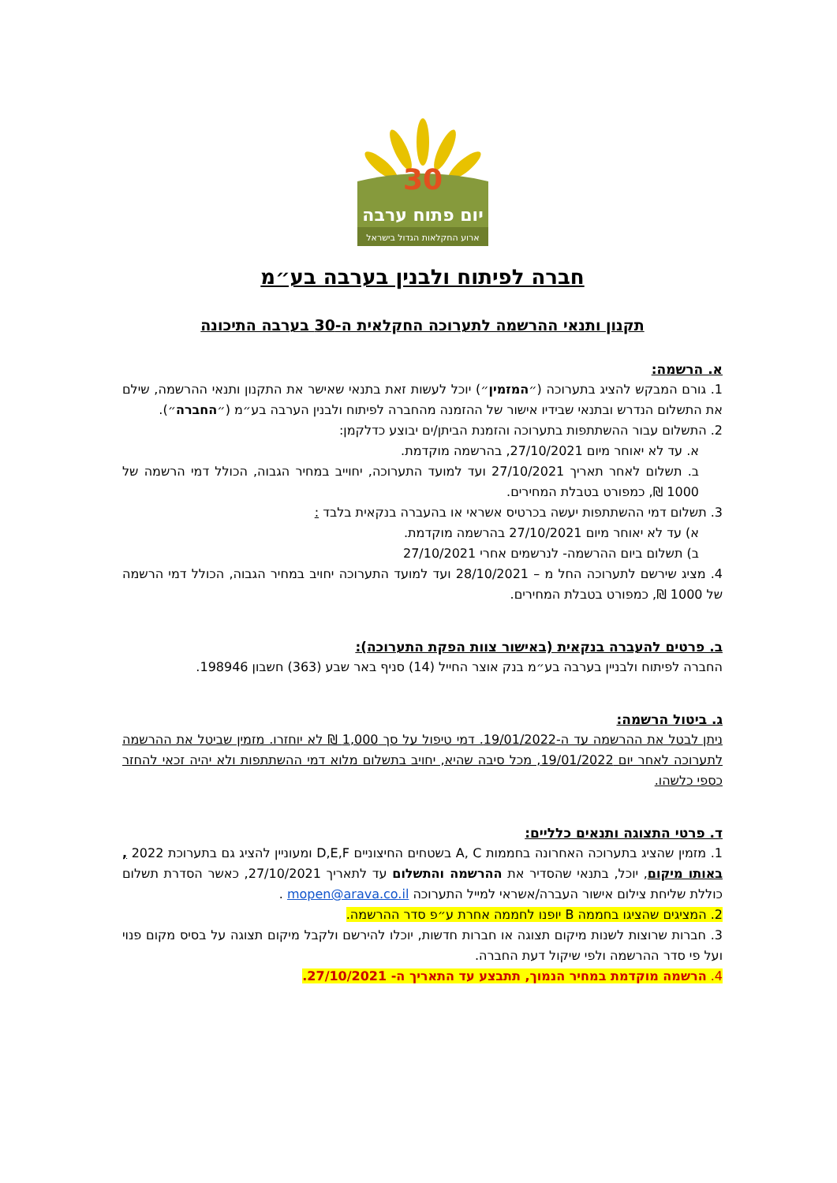30
יום פתוח ערבה
ארוע החקלאות הגדול בישראל
חברה לפיתוח ולבנין בערבה בע״מ
תקנון ותנאי ההרשמה לתערוכה החקלאית ה-30 בערבה התיכונה
א. הרשמה:
1. גורם המבקש להציג בתערוכה (״המזמין״) יוכל לעשות זאת בתנאי שאישר את התקנון ותנאי ההרשמה, שילם את התשלום הנדרש ובתנאי שבידיו אישור של ההזמנה מהחברה לפיתוח ולבנין הערבה בע״מ (״החברה״).
2. התשלום עבור ההשתתפות בתערוכה והזמנת הביתן/ים יבוצע כדלקמן:
א. עד לא יאוחר מיום 27/10/2021, בהרשמה מוקדמת.
ב. תשלום לאחר תאריך 27/10/2021 ועד למועד התערוכה, יחוייב במחיר הגבוה, הכולל דמי הרשמה של 1000 ₪, כמפורט בטבלת המחירים.
3. תשלום דמי ההשתתפות יעשה בכרטיס אשראי או בהעברה בנקאית בלבד :
א) עד לא יאוחר מיום 27/10/2021 בהרשמה מוקדמת.
ב) תשלום ביום ההרשמה- לנרשמים אחרי 27/10/2021
4. מציג שירשם לתערוכה החל מ – 28/10/2021 ועד למועד התערוכה יחויב במחיר הגבוה, הכולל דמי הרשמה של 1000 ₪, כמפורט בטבלת המחירים.
ב. פרטים להעברה בנקאית (באישור צוות הפקת התערוכה):
החברה לפיתוח ולבניין בערבה בע״מ בנק אוצר החייל (14) סניף באר שבע (363) חשבון 198946.
ג. ביטול הרשמה:
ניתן לבטל את ההרשמה עד ה-19/01/2022. דמי טיפול על סך 1,000 ₪ לא יוחזרו. מזמין שביטל את ההרשמה לתערוכה לאחר יום 19/01/2022, מכל סיבה שהיא, יחויב בתשלום מלוא דמי ההשתתפות ולא יהיה זכאי להחזר כספי כלשהו.
ד. פרטי התצוגה ותנאים כלליים:
1. מזמין שהציג בתערוכה האחרונה בחממות A, C בשטחים החיצוניים D,E,F ומעוניין להציג גם בתערוכת 2022 , באותו מיקום, יוכל, בתנאי שהסדיר את ההרשמה והתשלום עד לתאריך 27/10/2021, כאשר הסדרת תשלום כוללת שליחת צילום אישור העברה/אשראי למייל התערוכה mopen@arava.co.il .
2. המציגים שהציגו בחממה B יופנו לחממה אחרת ע״פ סדר ההרשמה.
3. חברות שרוצות לשנות מיקום תצוגה או חברות חדשות, יוכלו להירשם ולקבל מיקום תצוגה על בסיס מקום פנוי ועל פי סדר ההרשמה ולפי שיקול דעת החברה.
4. הרשמה מוקדמת במחיר הנמוך, תתבצע עד התאריך ה- 27/10/2021.